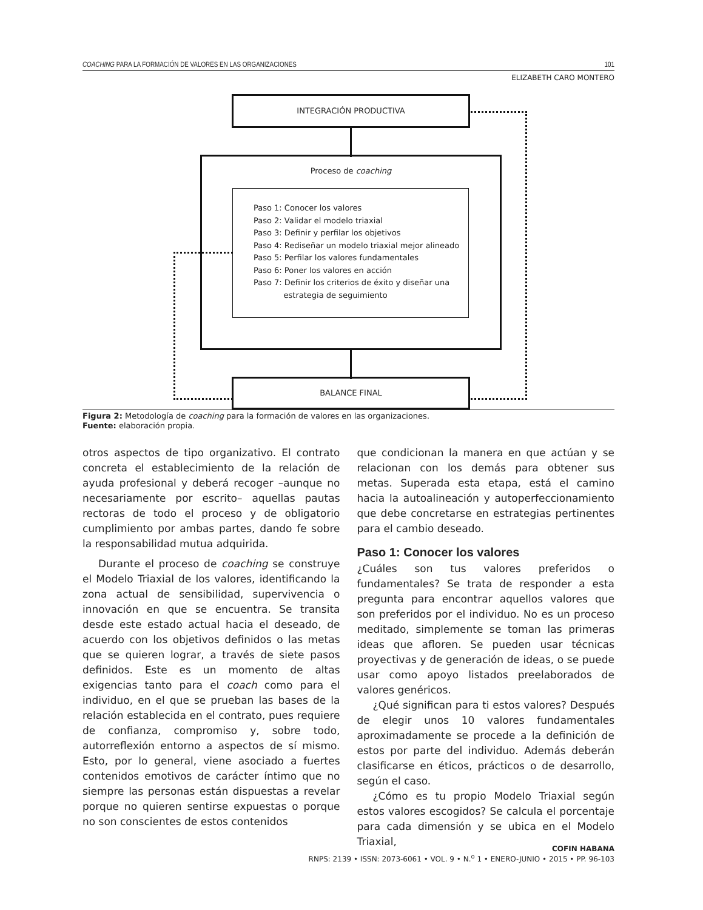COACHING PARA LA FORMACIÓN DE VALORES EN LAS ORGANIZACIONES 101
ELIZABETH CARO MONTERO
INTEGRACIÓN PRODUCTIVA
Proceso de coaching
Paso 1: Conocer los valores
Paso 2: Validar el modelo triaxial
Paso 3: Definir y perfilar los objetivos
Paso 4: Rediseñar un modelo triaxial mejor alineado
Paso 5: Perfilar los valores fundamentales
Paso 6: Poner los valores en acción
Paso 7: Definir los criterios de éxito y diseñar una
estrategia de seguimiento
BALANCE FINAL
Figura 2: Metodología de coaching para la formación de valores en las organizaciones.
Fuente: elaboración propia.
otros aspectos de tipo organizativo. El contrato concreta el establecimiento de la relación de ayuda profesional y deberá recoger –aunque no necesariamente por escrito– aquellas pautas rectoras de todo el proceso y de obligatorio cumplimiento por ambas partes, dando fe sobre la responsabilidad mutua adquirida.
Durante el proceso de coaching se construye el Modelo Triaxial de los valores, identificando la zona actual de sensibilidad, supervivencia o innovación en que se encuentra. Se transita desde este estado actual hacia el deseado, de acuerdo con los objetivos definidos o las metas que se quieren lograr, a través de siete pasos definidos. Este es un momento de altas exigencias tanto para el coach como para el individuo, en el que se prueban las bases de la relación establecida en el contrato, pues requiere de confianza, compromiso y, sobre todo, autorreflexión entorno a aspectos de sí mismo. Esto, por lo general, viene asociado a fuertes contenidos emotivos de carácter íntimo que no siempre las personas están dispuestas a revelar porque no quieren sentirse expuestas o porque no son conscientes de estos contenidos
que condicionan la manera en que actúan y se relacionan con los demás para obtener sus metas. Superada esta etapa, está el camino hacia la autoalineación y autoperfeccionamiento que debe concretarse en estrategias pertinentes para el cambio deseado.
Paso 1: Conocer los valores
¿Cuáles son tus valores preferidos o fundamentales? Se trata de responder a esta pregunta para encontrar aquellos valores que son preferidos por el individuo. No es un proceso meditado, simplemente se toman las primeras ideas que afloren. Se pueden usar técnicas proyectivas y de generación de ideas, o se puede usar como apoyo listados preelaborados de valores genéricos.
¿Qué significan para ti estos valores? Después de elegir unos 10 valores fundamentales aproximadamente se procede a la definición de estos por parte del individuo. Además deberán clasificarse en éticos, prácticos o de desarrollo, según el caso.
¿Cómo es tu propio Modelo Triaxial según estos valores escogidos? Se calcula el porcentaje para cada dimensión y se ubica en el Modelo Triaxial,
COFIN HABANA
RNPS: 2139 • ISSN: 2073-6061 • VOL. 9 • N.<sup>o</sup> 1 • ENERO-JUNIO • 2015 • PP. 96-103